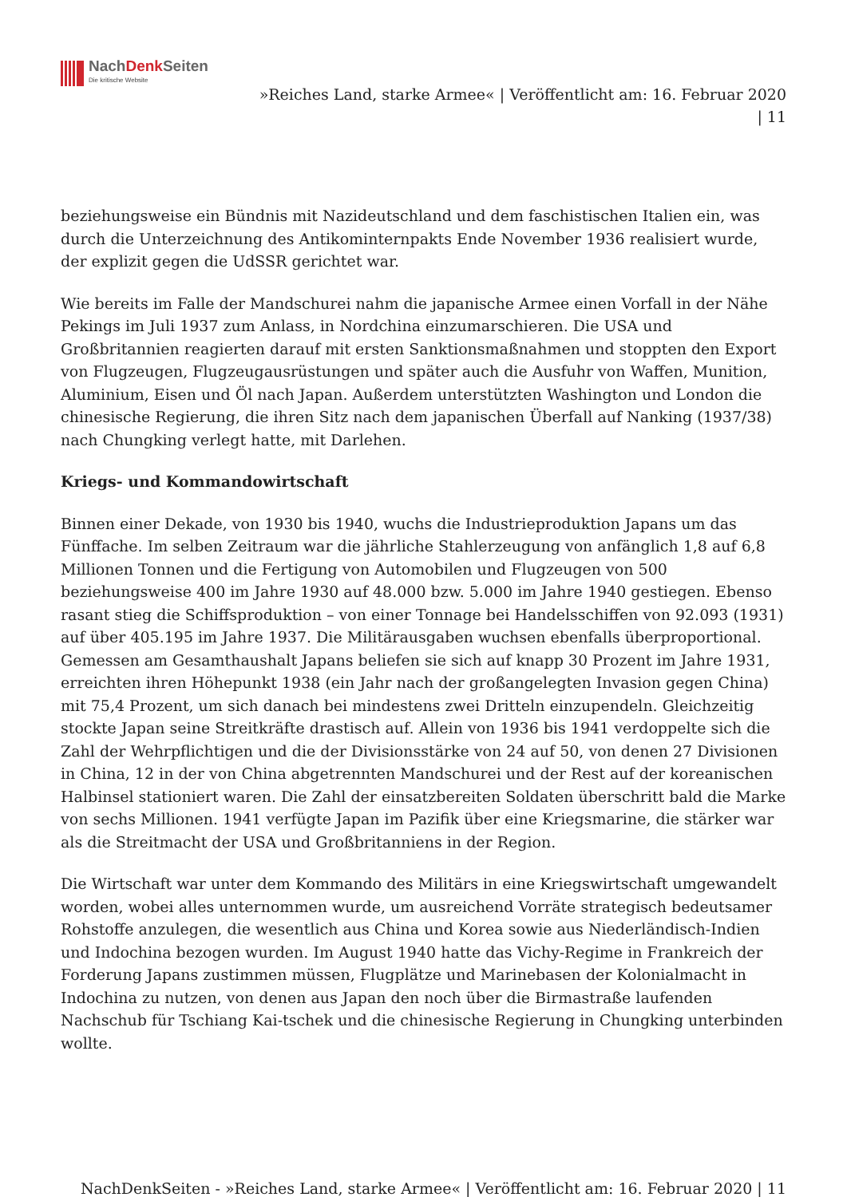NachDenk Seiten
Die kritische Website
»Reiches Land, starke Armee« | Veröffentlicht am: 16. Februar 2020
| 11
beziehungsweise ein Bündnis mit Nazideutschland und dem faschistischen Italien ein, was durch die Unterzeichnung des Antikominternpakts Ende November 1936 realisiert wurde, der explizit gegen die UdSSR gerichtet war.
Wie bereits im Falle der Mandschurei nahm die japanische Armee einen Vorfall in der Nähe Pekings im Juli 1937 zum Anlass, in Nordchina einzumarschieren. Die USA und Großbritannien reagierten darauf mit ersten Sanktionsmaßnahmen und stoppten den Export von Flugzeugen, Flugzeugausrüstungen und später auch die Ausfuhr von Waffen, Munition, Aluminium, Eisen und Öl nach Japan. Außerdem unterstützten Washington und London die chinesische Regierung, die ihren Sitz nach dem japanischen Überfall auf Nanking (1937/38) nach Chungking verlegt hatte, mit Darlehen.
Kriegs- und Kommandowirtschaft
Binnen einer Dekade, von 1930 bis 1940, wuchs die Industrieproduktion Japans um das Fünffache. Im selben Zeitraum war die jährliche Stahlerzeugung von anfänglich 1,8 auf 6,8 Millionen Tonnen und die Fertigung von Automobilen und Flugzeugen von 500 beziehungsweise 400 im Jahre 1930 auf 48.000 bzw. 5.000 im Jahre 1940 gestiegen. Ebenso rasant stieg die Schiffsproduktion – von einer Tonnage bei Handelsschiffen von 92.093 (1931) auf über 405.195 im Jahre 1937. Die Militärausgaben wuchsen ebenfalls überproportional. Gemessen am Gesamthaushalt Japans beliefen sie sich auf knapp 30 Prozent im Jahre 1931, erreichten ihren Höhepunkt 1938 (ein Jahr nach der großangelegten Invasion gegen China) mit 75,4 Prozent, um sich danach bei mindestens zwei Dritteln einzupendeln. Gleichzeitig stockte Japan seine Streitkräfte drastisch auf. Allein von 1936 bis 1941 verdoppelte sich die Zahl der Wehrpflichtigen und die der Divisionsstärke von 24 auf 50, von denen 27 Divisionen in China, 12 in der von China abgetrennten Mandschurei und der Rest auf der koreanischen Halbinsel stationiert waren. Die Zahl der einsatzbereiten Soldaten überschritt bald die Marke von sechs Millionen. 1941 verfügte Japan im Pazifik über eine Kriegsmarine, die stärker war als die Streitmacht der USA und Großbritanniens in der Region.
Die Wirtschaft war unter dem Kommando des Militärs in eine Kriegswirtschaft umgewandelt worden, wobei alles unternommen wurde, um ausreichend Vorräte strategisch bedeutsamer Rohstoffe anzulegen, die wesentlich aus China und Korea sowie aus Niederländisch-Indien und Indochina bezogen wurden. Im August 1940 hatte das Vichy-Regime in Frankreich der Forderung Japans zustimmen müssen, Flugplätze und Marinebasen der Kolonialmacht in Indochina zu nutzen, von denen aus Japan den noch über die Birmastraße laufenden Nachschub für Tschiang Kai-tschek und die chinesische Regierung in Chungking unterbinden wollte.
NachDenkSeiten - »Reiches Land, starke Armee« | Veröffentlicht am: 16. Februar 2020 | 11